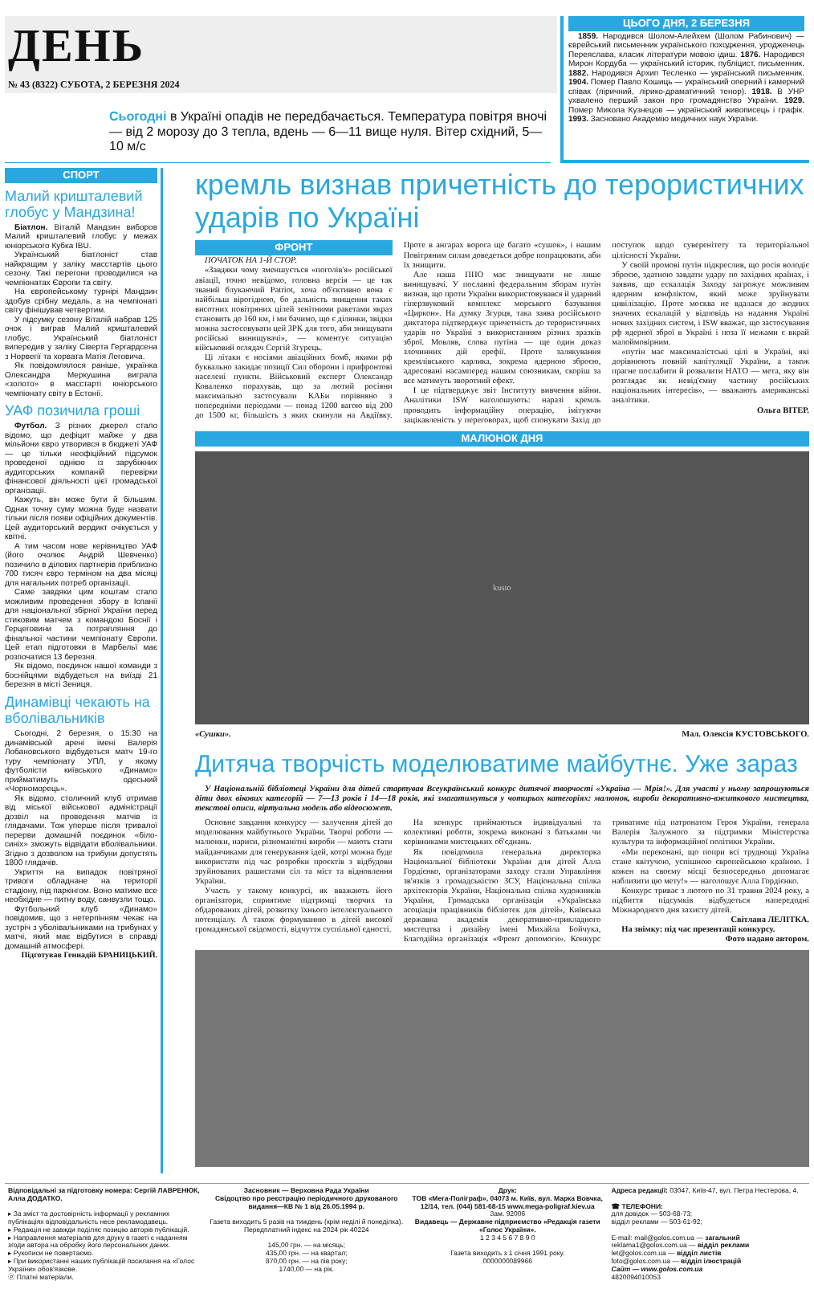ДЕНЬ
№ 43 (8322) СУБОТА, 2 БЕРЕЗНЯ 2024
Сьогодні в Україні опадів не передбачається. Температура повітря вночі — від 2 морозу до 3 тепла, вдень — 6—11 вище нуля. Вітер східний, 5—10 м/с
ЦЬОГО ДНЯ, 2 БЕРЕЗНЯ
1859. Народився Шолом-Алейхем (Шолом Рабинович) — єврейський письменник українського походження, уродженець Переяслава, класик літератури мовою ідиш. 1876. Народився Мирон Кордуба — український історик, публіцист, письменник. 1882. Народився Архип Тесленко — український письменник. 1904. Помер Павло Кошиць — український оперний і камерний співак (ліричний, лірико-драматичний тенор). 1918. В УНР ухвалено перший закон про громадянство України. 1929. Помер Микола Кузнецов — український живописець і графік. 1993. Засновано Академію медичних наук України.
СПОРТ
Малий кришталевий глобус у Мандзина!
Біатлон. Віталій Мандзин виборов Малий кришталевий глобус у межах юніорського Кубка IBU.
Український біатлоніст став найкращим у заліку масстартів цього сезону. Такі перегони проводилися на чемпіонатах Європи та світу.
На європейському турнірі Мандзин здобув срібну медаль, а на чемпіонаті світу фінішував четвертим.
У підсумку сезону Віталій набрав 125 очок і виграв Малий кришталевий глобус. Український біатлоніст випередив у заліку Сіверта Гергардсена з Норвегії та хорвата Матія Леговича.
Як повідомлялося раніше, українка Олександра Меркушина виграла «золото» в масстарті юніорського чемпіонату світу в Естонії.
УАФ позичила гроші
Футбол. З різних джерел стало відомо, що дефіцит майже у два мільйони євро утворився в бюджеті УАФ — це тільки неофіційний підсумок проведеної однією із зарубіжних аудиторських компаній перевірки фінансової діяльності цієї громадської організації.
Кажуть, він може бути й більшим. Однак точну суму можна буде назвати тільки після появи офіційних документів. Цей аудиторський вердикт очікується у квітні.
А тим часом нове керівництво УАФ (його очолює Андрій Шевченко) позичило в ділових партнерів приблизно 700 тисяч євро терміном на два місяці для нагальних потреб організації.
Саме завдяки цим коштам стало можливим проведення збору в Іспанії для національної збірної України перед стиковим матчем з командою Боснії і Герцеговини за потрапляння до фінальної частини чемпіонату Європи. Цей етап підготовки в Марбельї має розпочатися 13 березня.
Як відомо, поєдинок нашої команди з боснійцями відбудеться на виїзді 21 березня в місті Зениця.
Динамівці чекають на вболівальників
Сьогодні, 2 березня, о 15:30 на динамівській арені імені Валерія Лобановського відбудеться матч 19-го туру чемпіонату УПЛ, у якому футболісти київського «Динамо» прийматимуть одеський «Чорноморець».
Як відомо, столичний клуб отримав від міської військової адміністрації дозвіл на проведення матчів із глядачами. Тож уперше після тривалої перерви домашній поєдинок «біло-синіх» зможуть відвідати вболівальники. Згідно з дозволом на трибуни допустять 1800 глядачів.
Укриття на випадок повітряної тривоги обладнане на території стадіону, під паркінгом. Воно матиме все необхідне — питну воду, санвузли тощо.
Футбольний клуб «Динамо» повідомив, що з нетерпінням чекає на зустріч з уболівальниками на трибунах у матчі, який має відбутися в справді домашній атмосфері.
Підготував Геннадій БРАНИЦЬКИЙ.
кремль визнав причетність до терористичних ударів по Україні
ФРОНТ
ПОЧАТОК НА 1-Й СТОР.
«Завдяки чому зменшується «поголів'я» російської авіації, точно невідомо, головна версія — це так званий блукаючий Patriot, хоча об'єктивно вона є найбільш вірогідною, бо дальність знищення таких висотних повітряних цілей зенітними ракетами якраз становить до 160 км, і ми бачимо, що є ділянки, звідки можна застосовувати цей ЗРК для того, аби знищувати російські винищувачі», — коментує ситуацію військовий оглядач Сергій Згурець.
Ці літаки є носіями авіаційних бомб, якими рф буквально закидає позиції Сил оборони і прифронтові населені пункти. Військовий експерт Олександр Коваленко порахував, що за лютий росіяни максимально застосували КАБи порівняно з попередніми періодами — понад 1200 вагою від 200 до 1500 кг, більшість з яких скинули на Авдіївку. Проте в ангарах ворога ще багато «сушок», і нашим Повітряним силам доведеться добре попрацювати, аби їх знищити.
Але наша ППО має знищувати не лише винищувачі. У посланні федеральним зборам путін визнав, що проти України використовувався й ударний гіперзвуковий комплекс морського базування «Циркон». На думку Згурця, така заява російського диктатора підтверджує причетність до терористичних ударів по Україні з використанням різних зразків зброї. Мовляв, слова путіна — ще один доказ злочинних дій ерефії. Проте залякування кремлівського карлика, зокрема ядерною зброєю, адресовані насамперед нашим союзникам, скоріш за все матимуть зворотний ефект.
І це підтверджує звіт Інституту вивчення війни. Аналітики ISW наголошують: наразі кремль проводить інформаційну операцію, імітуючи зацікавленість у переговорах, щоб спонукати Захід до поступок щодо суверенітету та територіальної цілісності України.
У своїй промові путін підкреслив, що росія володіє зброєю, здатною завдати удару по західних країнах, і заявив, що ескалація Заходу загрожує можливим ядерним конфліктом, який може зруйнувати цивілізацію. Проте москва не вдалася до жодних значних ескалацій у відповідь на надання Україні нових західних систем, і ISW вважає, що застосування рф ядерної зброї в Україні і поза її межами є вкрай малоймовірним.
«путін має максималістські цілі в Україні, які дорівнюють повній капітуляції України, а також прагне послабити й розвалити НАТО — мета, яку він розглядає як невід'ємну частину російських національних інтересів», — вважають американські аналітики.
Ольга ВІТЕР.
МАЛЮНОК ДНЯ
kusto
«Сушки». Мал. Олексія КУСТОВСЬКОГО.
Дитяча творчість моделюватиме майбутнє. Уже зараз
У Національній бібліотеці України для дітей стартував Всеукраїнський конкурс дитячої творчості «Україна — Мрія!». Для участі у ньому запрошуються діти двох вікових категорій — 7—13 років і 14—18 років, які змагатимуться у чотирьох категоріях: малюнок, вироби декоративно-вжиткового мистецтва, текстові описи, віртуальна модель або відеосюжет.
Основне завдання конкурсу — залучення дітей до моделювання майбутнього України. Творчі роботи — малюнки, нариси, різноманітні вироби — мають стати майданчиками для генерування ідей, котрі можна буде використати під час розробки проєктів з відбудови зруйнованих рашистами сіл та міст та відновлення України.
Участь у такому конкурсі, як вважають його організатори, сприятиме підтримці творчих та обдарованих дітей, розвитку їхнього інтелектуального потенціалу. А також формуванню в дітей високої громадянської свідомості, відчуття суспільної єдності.
На конкурс приймаються індивідуальні та колективні роботи, зокрема виконані з батьками чи керівниками мистецьких об'єднань.
Як повідомила генеральна директорка Національної бібліотеки України для дітей Алла Гордієнко, організаторами заходу стали Управління зв'язків з громадськістю ЗСУ, Національна спілка архітекторів України, Національна спілка художників України, Громадська організація «Українська асоціація працівників бібліотек для дітей», Київська державна академія декоративно-прикладного мистецтва і дизайну імені Михайла Бойчука, Благодійна організація «Фронт допомоги». Конкурс триватиме під патронатом Героя України, генерала Валерія Залужного за підтримки Міністерства культури та інформаційної політики України.
«Ми переконані, що попри всі труднощі Україна стане квітучою, успішною європейською країною. І кожен на своєму місці безпосередньо допомагає наблизити цю мету!» — наголошує Алла Гордієнко.
Конкурс триває з лютого по 31 травня 2024 року, а підбиття підсумків відбудеться напередодні Міжнародного дня захисту дітей.
Світлана ЛЕЛІТКА.
На знімку: під час презентації конкурсу.
Фото надано автором.
Відповідальні за підготовку номера: Сергій ЛАВРЕНЮК, Алла ДОДАТКО.
▸ За зміст та достовірність інформації у рекламних публікаціях відповідальність несе рекламодавець.
▸ Редакція не завжди поділяє позицію авторів публікацій.
▸ Направлення матеріалів для друку в газеті є наданням згоди автора на обробку його персональних даних.
▸ Рукописи не повертаємо.
▸ При використанні наших публікацій посилання на «Голос України» обов'язкове.
ⓟ Платні матеріали.
Засновник — Верховна Рада України
Свідоцтво про реєстрацію періодичного друкованого видання—КВ № 1 від 26.05.1994 р.
Газета виходить 5 разів на тиждень (крім неділі й понеділка).
Передплатний індекс на 2024 рік 40224
145,00 грн. — на місяць;
435,00 грн. — на квартал;
870,00 грн. — на пів року;
1740,00 — на рік.
Друк:
ТОВ «Мега-Поліграф», 04073 м. Київ, вул. Марка Вовчка, 12/14, тел. (044) 581-68-15 www.mega-poligraf.kiev.ua
Зам. 92006
Видавець — Державне підприємство «Редакція газети «Голос України».
1 2 3 4 5 6 7 8 9 0
Газета виходить з 1 січня 1991 року.
0000000089966
Адреса редакції: 03047, Київ-47, вул. Петра Нестерова, 4.
☎ ТЕЛЕФОНИ:
для довідок — 503-68-73;
відділ реклами — 503-61-92;
E-mail: mail@golos.com.ua — загальний
reklama1@golos.com.ua — відділ реклами
let@golos.com.ua — відділ листів
foto@golos.com.ua — відділ ілюстрацій
Сайт — www.golos.com.ua
4820094010053